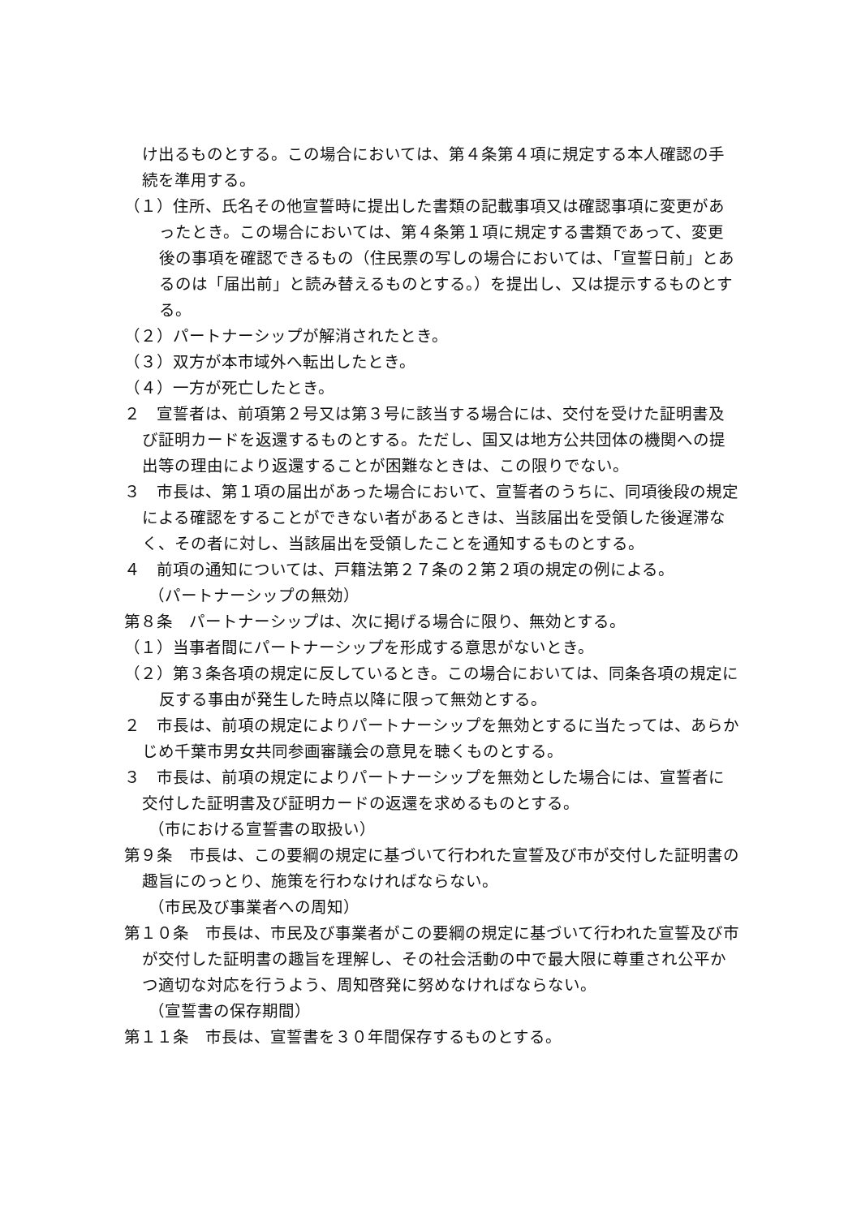け出るものとする。この場合においては、第４条第４項に規定する本人確認の手続を準用する。
（１）住所、氏名その他宣誓時に提出した書類の記載事項又は確認事項に変更があったとき。この場合においては、第４条第１項に規定する書類であって、変更後の事項を確認できるもの（住民票の写しの場合においては、「宣誓日前」とあるのは「届出前」と読み替えるものとする。）を提出し、又は提示するものとする。
（２）パートナーシップが解消されたとき。
（３）双方が本市域外へ転出したとき。
（４）一方が死亡したとき。
２　宣誓者は、前項第２号又は第３号に該当する場合には、交付を受けた証明書及び証明カードを返還するものとする。ただし、国又は地方公共団体の機関への提出等の理由により返還することが困難なときは、この限りでない。
３　市長は、第１項の届出があった場合において、宣誓者のうちに、同項後段の規定による確認をすることができない者があるときは、当該届出を受領した後遅滞なく、その者に対し、当該届出を受領したことを通知するものとする。
４　前項の通知については、戸籍法第２７条の２第２項の規定の例による。
（パートナーシップの無効）
第８条　パートナーシップは、次に掲げる場合に限り、無効とする。
（１）当事者間にパートナーシップを形成する意思がないとき。
（２）第３条各項の規定に反しているとき。この場合においては、同条各項の規定に反する事由が発生した時点以降に限って無効とする。
２　市長は、前項の規定によりパートナーシップを無効とするに当たっては、あらかじめ千葉市男女共同参画審議会の意見を聴くものとする。
３　市長は、前項の規定によりパートナーシップを無効とした場合には、宣誓者に交付した証明書及び証明カードの返還を求めるものとする。
（市における宣誓書の取扱い）
第９条　市長は、この要綱の規定に基づいて行われた宣誓及び市が交付した証明書の趣旨にのっとり、施策を行わなければならない。
（市民及び事業者への周知）
第１０条　市長は、市民及び事業者がこの要綱の規定に基づいて行われた宣誓及び市が交付した証明書の趣旨を理解し、その社会活動の中で最大限に尊重され公平かつ適切な対応を行うよう、周知啓発に努めなければならない。
（宣誓書の保存期間）
第１１条　市長は、宣誓書を３０年間保存するものとする。